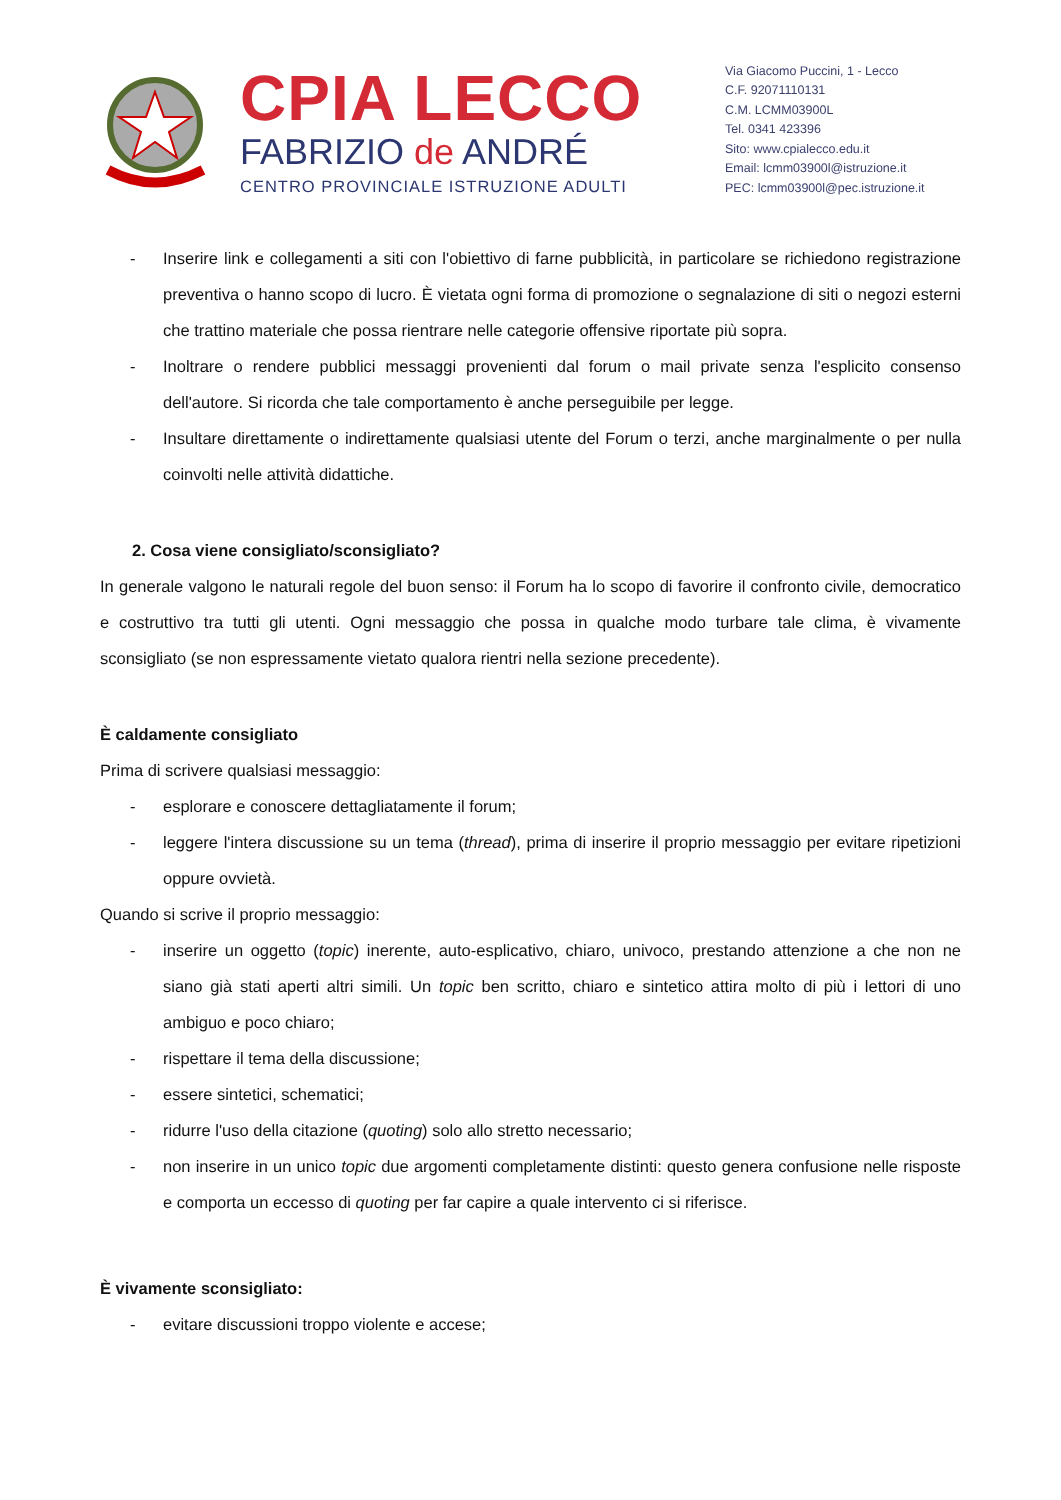CPIA LECCO
FABRIZIO de ANDRÉ
CENTRO PROVINCIALE ISTRUZIONE ADULTI
Via Giacomo Puccini, 1 - Lecco
C.F. 92071110131
C.M. LCMM03900L
Tel. 0341 423396
Sito: www.cpialecco.edu.it
Email: lcmm03900l@istruzione.it
PEC: lcmm03900l@pec.istruzione.it
- Inserire link e collegamenti a siti con l'obiettivo di farne pubblicità, in particolare se richiedono registrazione preventiva o hanno scopo di lucro. È vietata ogni forma di promozione o segnalazione di siti o negozi esterni che trattino materiale che possa rientrare nelle categorie offensive riportate più sopra.
- Inoltrare o rendere pubblici messaggi provenienti dal forum o mail private senza l'esplicito consenso dell'autore. Si ricorda che tale comportamento è anche perseguibile per legge.
- Insultare direttamente o indirettamente qualsiasi utente del Forum o terzi, anche marginalmente o per nulla coinvolti nelle attività didattiche.
2. Cosa viene consigliato/sconsigliato?
In generale valgono le naturali regole del buon senso: il Forum ha lo scopo di favorire il confronto civile, democratico e costruttivo tra tutti gli utenti. Ogni messaggio che possa in qualche modo turbare tale clima, è vivamente sconsigliato (se non espressamente vietato qualora rientri nella sezione precedente).
È caldamente consigliato
Prima di scrivere qualsiasi messaggio:
- esplorare e conoscere dettagliatamente il forum;
- leggere l'intera discussione su un tema (thread), prima di inserire il proprio messaggio per evitare ripetizioni oppure ovvietà.
Quando si scrive il proprio messaggio:
- inserire un oggetto (topic) inerente, auto-esplicativo, chiaro, univoco, prestando attenzione a che non ne siano già stati aperti altri simili. Un topic ben scritto, chiaro e sintetico attira molto di più i lettori di uno ambiguo e poco chiaro;
- rispettare il tema della discussione;
- essere sintetici, schematici;
- ridurre l'uso della citazione (quoting) solo allo stretto necessario;
- non inserire in un unico topic due argomenti completamente distinti: questo genera confusione nelle risposte e comporta un eccesso di quoting per far capire a quale intervento ci si riferisce.
È vivamente sconsigliato:
- evitare discussioni troppo violente e accese;